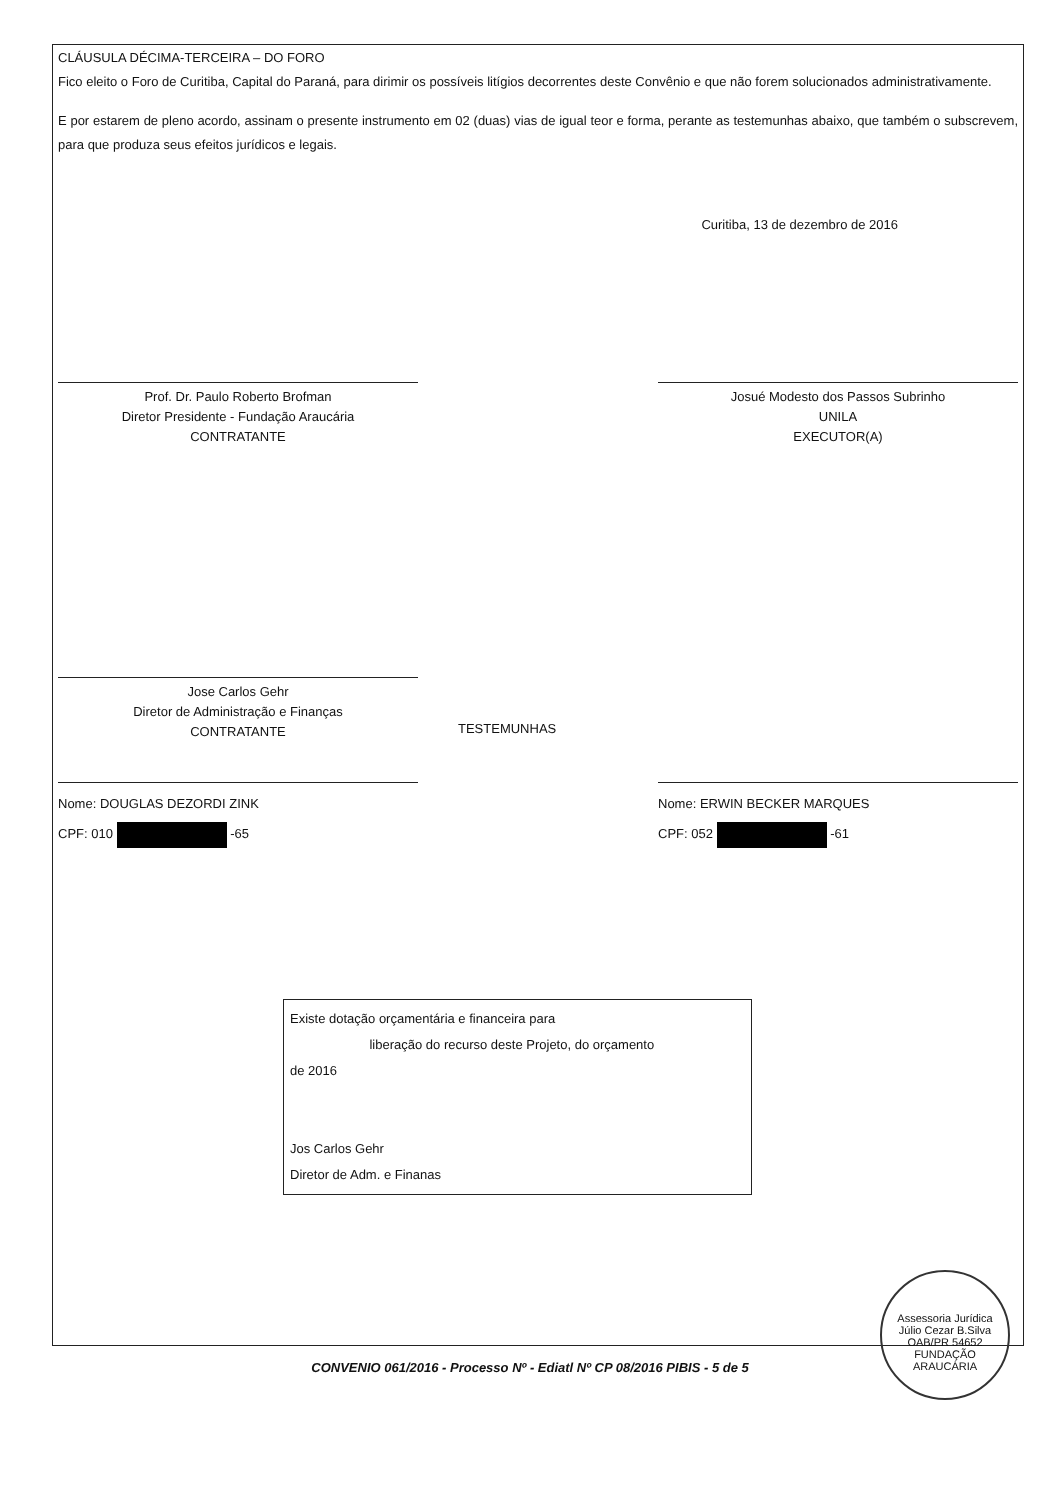CLÁUSULA DÉCIMA-TERCEIRA – DO FORO
Fico eleito o Foro de Curitiba, Capital do Paraná, para dirimir os possíveis litígios decorrentes deste Convênio e que não forem solucionados administrativamente.
E por estarem de pleno acordo, assinam o presente instrumento em 02 (duas) vias de igual teor e forma, perante as testemunhas abaixo, que também o subscrevem, para que produza seus efeitos jurídicos e legais.
Curitiba, 13 de dezembro de 2016
Prof. Dr. Paulo Roberto Brofman
Diretor Presidente - Fundação Araucária
CONTRATANTE
Josué Modesto dos Passos Subrinho
UNILA
EXECUTOR(A)
Jose Carlos Gehr
Diretor de Administração e Finanças
CONTRATANTE
TESTEMUNHAS
Nome: DOUGLAS DEZORDI ZINK
CPF: 010 -65
Nome: ERWIN BECKER MARQUES
CPF: 052 -61
Existe dotação orçamentária e financeira para
liberação do recurso deste Projeto, do orçamento
de 2016
Jos Carlos Gehr
Diretor de Adm. e Finanas
Assessoria Jurídica
Júlio Cezar B.Silva
OAB/PR 54652
FUNDAÇÃO ARAUCÁRIA
CONVENIO 061/2016 - Processo Nº - Ediatl Nº CP 08/2016 PIBIS - 5 de 5